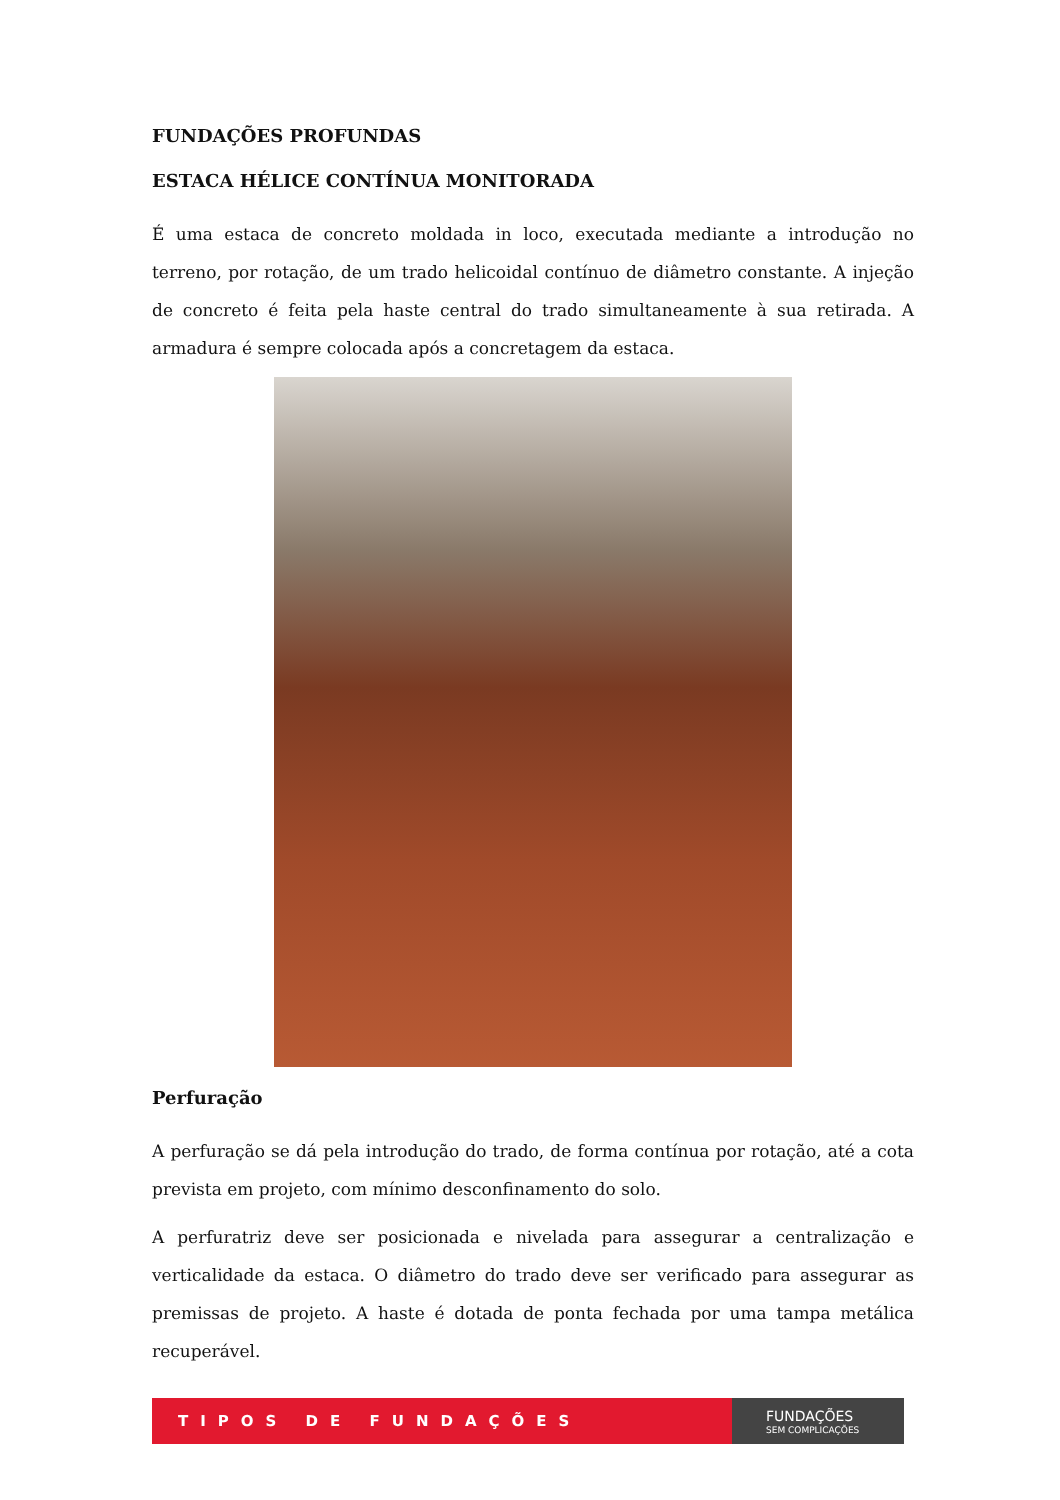FUNDAÇÕES PROFUNDAS
ESTACA HÉLICE CONTÍNUA MONITORADA
É uma estaca de concreto moldada in loco, executada mediante a introdução no terreno, por rotação, de um trado helicoidal contínuo de diâmetro constante. A injeção de concreto é feita pela haste central do trado simultaneamente à sua retirada. A armadura é sempre colocada após a concretagem da estaca.
Perfuração
A perfuração se dá pela introdução do trado, de forma contínua por rotação, até a cota prevista em projeto, com mínimo desconfinamento do solo.
A perfuratriz deve ser posicionada e nivelada para assegurar a centralização e verticalidade da estaca. O diâmetro do trado deve ser verificado para assegurar as premissas de projeto. A haste é dotada de ponta fechada por uma tampa metálica recuperável.
TIPOS DE FUNDAÇÕES
FUNDAÇÕES
SEM COMPLICAÇÕES